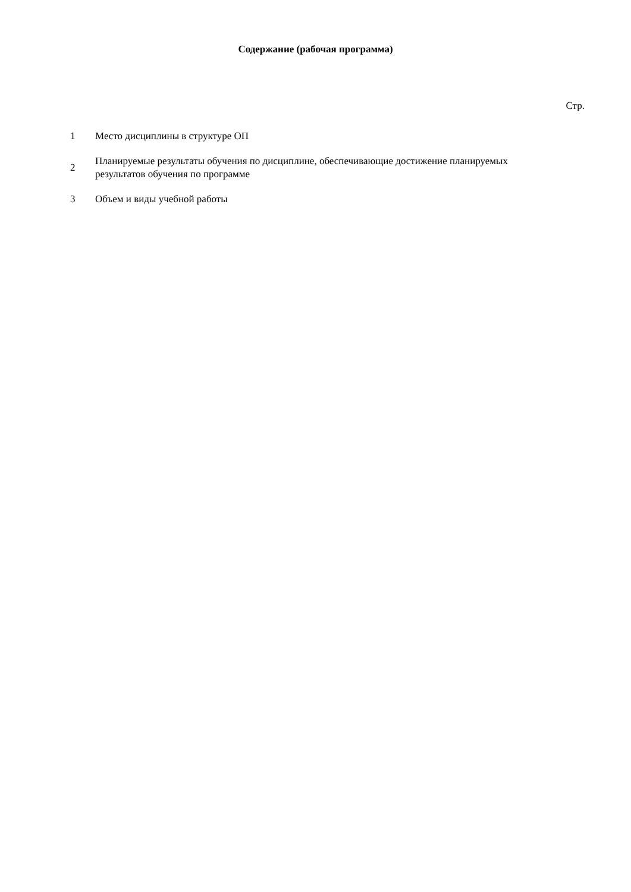Содержание (рабочая программа)
Стр.
| 1 | Место дисциплины в структуре ОП |
| 2 | Планируемые результаты обучения по дисциплине, обеспечивающие достижение планируемых результатов обучения по программе |
| 3 | Объем и виды учебной работы |